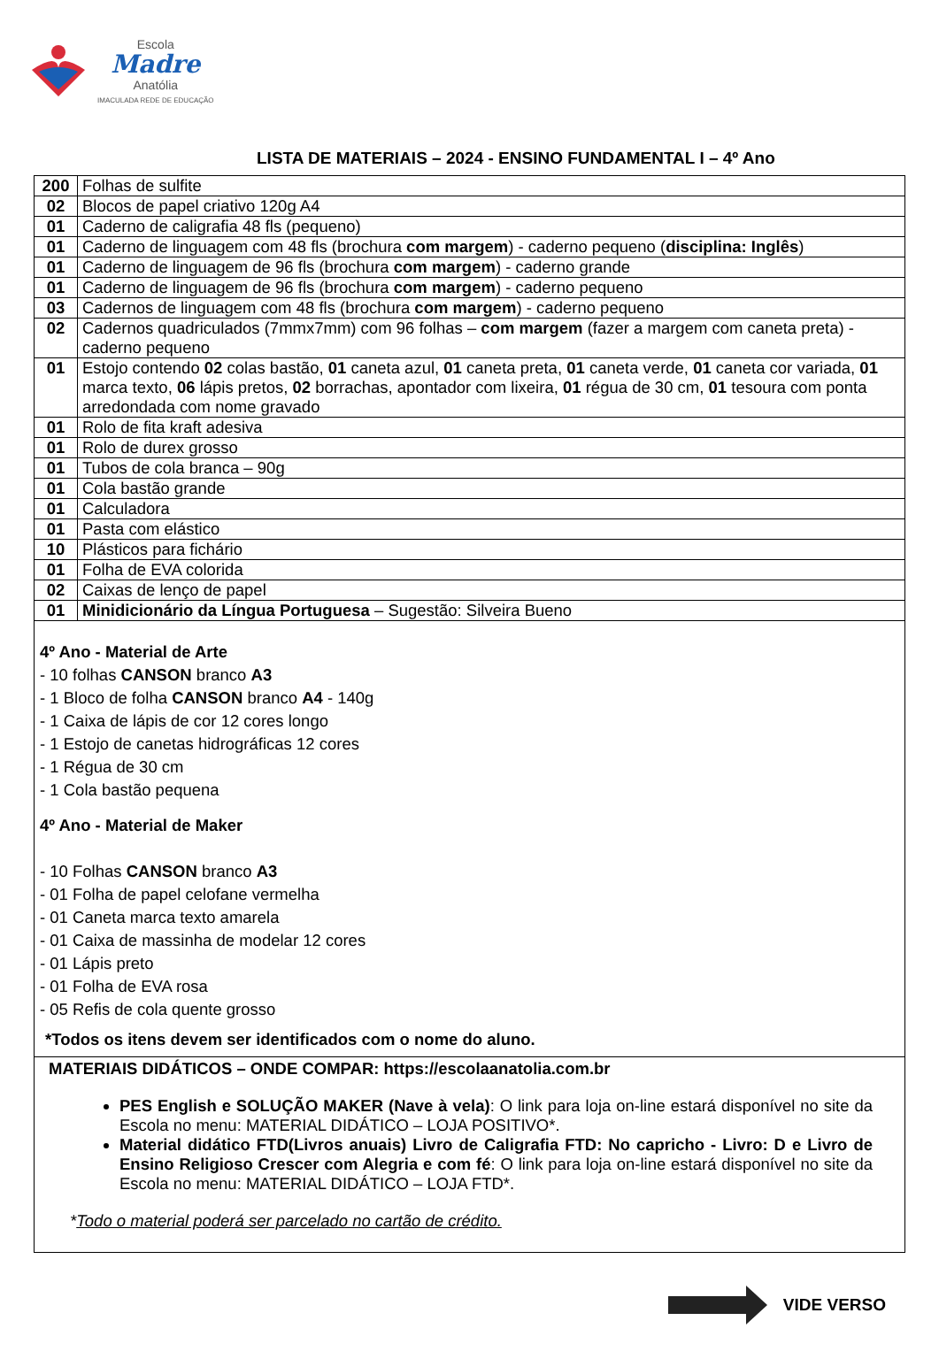Escola
Madre
Anatólia
IMACULADA REDE DE EDUCAÇÃO
LISTA DE MATERIAIS – 2024 - ENSINO FUNDAMENTAL I – 4º Ano
| 200 | Folhas de sulfite |
| 02 | Blocos de papel criativo 120g A4 |
| 01 | Caderno de caligrafia 48 fls (pequeno) |
| 01 | Caderno de linguagem com 48 fls (brochura com margem ) - caderno pequeno ( disciplina: Inglês ) |
| 01 | Caderno de linguagem de 96 fls (brochura com margem ) - caderno grande |
| 01 | Caderno de linguagem de 96 fls (brochura com margem ) - caderno pequeno |
| 03 | Cadernos de linguagem com 48 fls (brochura com margem ) - caderno pequeno |
| 02 | Cadernos quadriculados (7mmx7mm) com 96 folhas – com margem (fazer a margem com caneta preta) - caderno pequeno |
| 01 | Estojo contendo 02 colas bastão, 01 caneta azul, 01 caneta preta, 01 caneta verde, 01 caneta cor variada, 01 marca texto, 06 lápis pretos, 02 borrachas, apontador com lixeira, 01 régua de 30 cm, 01 tesoura com ponta arredondada com nome gravado |
| 01 | Rolo de fita kraft adesiva |
| 01 | Rolo de durex grosso |
| 01 | Tubos de cola branca – 90g |
| 01 | Cola bastão grande |
| 01 | Calculadora |
| 01 | Pasta com elástico |
| 10 | Plásticos para fichário |
| 01 | Folha de EVA colorida |
| 02 | Caixas de lenço de papel |
| 01 | Minidicionário da Língua Portuguesa – Sugestão: Silveira Bueno |
4º Ano - Material de Arte
- 10 folhas CANSON branco A3
- 1 Bloco de folha CANSON branco A4 - 140g
- 1 Caixa de lápis de cor 12 cores longo
- 1 Estojo de canetas hidrográficas 12 cores
- 1 Régua de 30 cm
- 1 Cola bastão pequena
4º Ano - Material de Maker
- 10 Folhas CANSON branco A3
- 01 Folha de papel celofane vermelha
- 01 Caneta marca texto amarela
- 01 Caixa de massinha de modelar 12 cores
- 01 Lápis preto
- 01 Folha de EVA rosa
- 05 Refis de cola quente grosso
*Todos os itens devem ser identificados com o nome do aluno.
MATERIAIS DIDÁTICOS – ONDE COMPAR: https://escolaanatolia.com.br
PES English e SOLUÇÃO MAKER (Nave à vela): O link para loja on-line estará disponível no site da Escola no menu: MATERIAL DIDÁTICO – LOJA POSITIVO*.
Material didático FTD(Livros anuais) Livro de Caligrafia FTD: No capricho - Livro: D e Livro de Ensino Religioso Crescer com Alegria e com fé: O link para loja on-line estará disponível no site da Escola no menu: MATERIAL DIDÁTICO – LOJA FTD*.
*Todo o material poderá ser parcelado no cartão de crédito.
VIDE VERSO